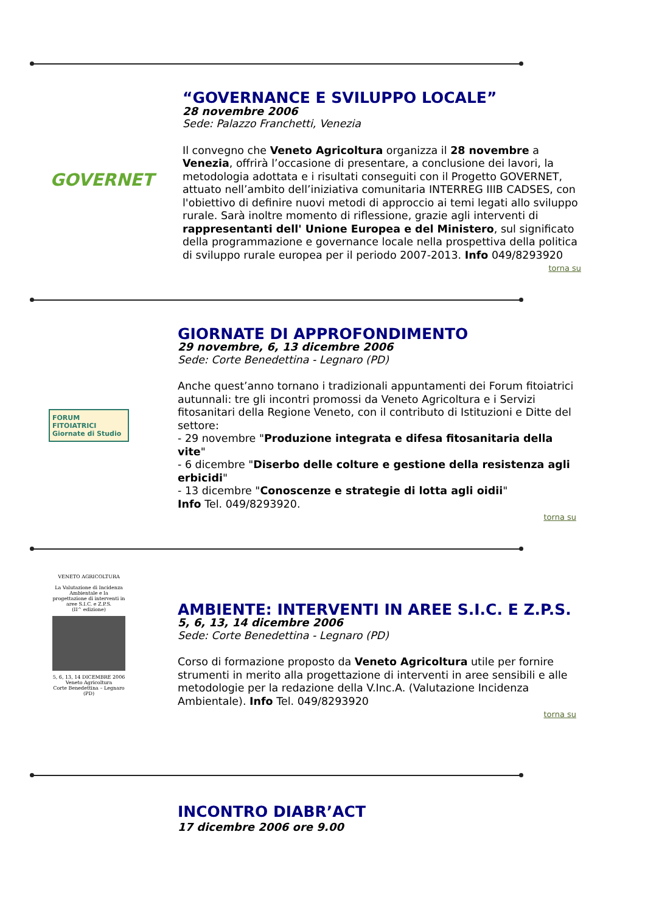GOVERNET
“GOVERNANCE E SVILUPPO LOCALE”
28 novembre 2006
Sede: Palazzo Franchetti, Venezia
Il convegno che Veneto Agricoltura organizza il 28 novembre a Venezia, offrirà l’occasione di presentare, a conclusione dei lavori, la metodologia adottata e i risultati conseguiti con il Progetto GOVERNET, attuato nell’ambito dell’iniziativa comunitaria INTERREG IIIB CADSES, con l'obiettivo di definire nuovi metodi di approccio ai temi legati allo sviluppo rurale. Sarà inoltre momento di riflessione, grazie agli interventi di rappresentanti dell' Unione Europea e del Ministero, sul significato della programmazione e governance locale nella prospettiva della politica di sviluppo rurale europea per il periodo 2007-2013. Info 049/8293920
torna su
FORUM FITOIATRICI
Giornate di Studio
GIORNATE DI APPROFONDIMENTO
29 novembre, 6, 13 dicembre 2006
Sede: Corte Benedettina - Legnaro (PD)
Anche quest’anno tornano i tradizionali appuntamenti dei Forum fitoiatrici autunnali: tre gli incontri promossi da Veneto Agricoltura e i Servizi fitosanitari della Regione Veneto, con il contributo di Istituzioni e Ditte del settore:
- 29 novembre "Produzione integrata e difesa fitosanitaria della vite"
- 6 dicembre "Diserbo delle colture e gestione della resistenza agli erbicidi"
- 13 dicembre "Conoscenze e strategie di lotta agli oidii"
Info Tel. 049/8293920.
torna su
VENETO AGRICOLTURA
La Valutazione di Incidenza Ambientale e la progettazione di interventi in aree S.I.C. e Z.P.S.
(II^ edizione)
5, 6, 13, 14 DICEMBRE 2006
Veneto Agricoltura
Corte Benedettina – Legnaro (PD)
AMBIENTE: INTERVENTI IN AREE S.I.C. E Z.P.S.
5, 6, 13, 14 dicembre 2006
Sede: Corte Benedettina - Legnaro (PD)
Corso di formazione proposto da Veneto Agricoltura utile per fornire strumenti in merito alla progettazione di interventi in aree sensibili e alle metodologie per la redazione della V.Inc.A. (Valutazione Incidenza Ambientale). Info Tel. 049/8293920
torna su
INCONTRO DIABR’ACT
17 dicembre 2006 ore 9.00